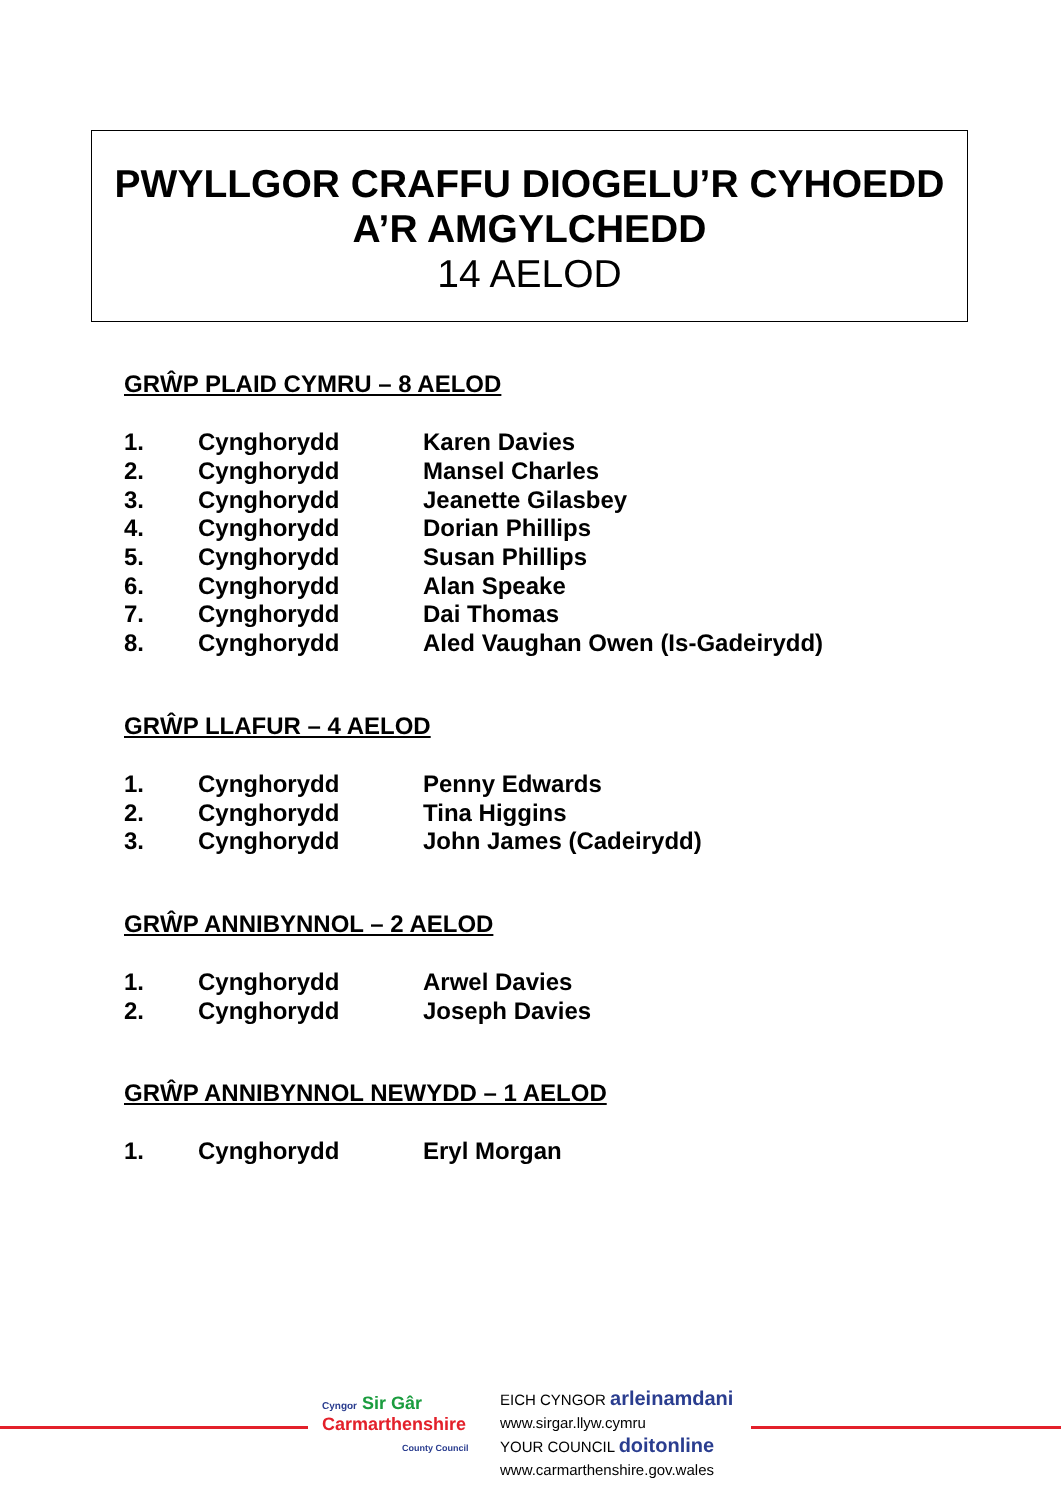PWYLLGOR CRAFFU DIOGELU’R CYHOEDD
A’R AMGYLCHEDD
14 AELOD
GRŴP PLAID CYMRU – 8 AELOD
| 1. | Cynghorydd | Karen Davies |
| 2. | Cynghorydd | Mansel Charles |
| 3. | Cynghorydd | Jeanette Gilasbey |
| 4. | Cynghorydd | Dorian Phillips |
| 5. | Cynghorydd | Susan Phillips |
| 6. | Cynghorydd | Alan Speake |
| 7. | Cynghorydd | Dai Thomas |
| 8. | Cynghorydd | Aled Vaughan Owen (Is-Gadeirydd) |
GRŴP LLAFUR – 4 AELOD
| 1. | Cynghorydd | Penny Edwards |
| 2. | Cynghorydd | Tina Higgins |
| 3. | Cynghorydd | John James (Cadeirydd) |
GRŴP ANNIBYNNOL – 2 AELOD
| 1. | Cynghorydd | Arwel Davies |
| 2. | Cynghorydd | Joseph Davies |
GRŴP ANNIBYNNOL NEWYDD – 1 AELOD
| 1. | Cynghorydd | Eryl Morgan |
Cyngor Sir Gâr
Carmarthenshire
County Council
EICH CYNGOR arleinamdani
www.sirgar.llyw.cymru
YOUR COUNCIL doitonline
www.carmarthenshire.gov.wales